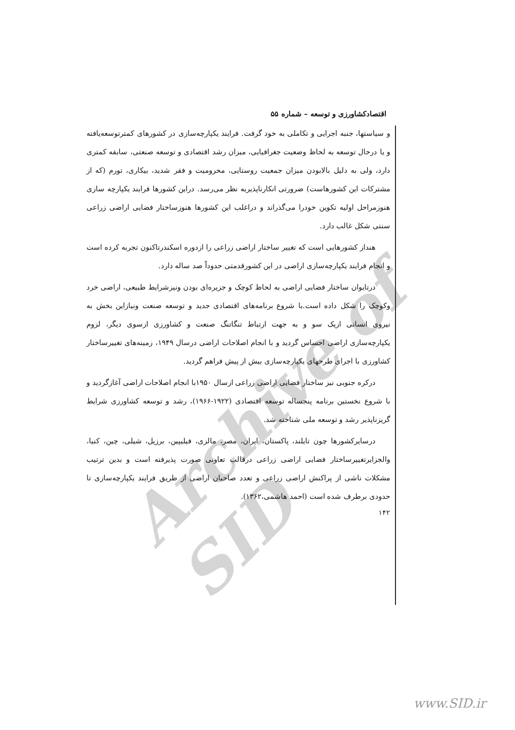Archive of SID
اقتصادکشاورزی و توسعه – شماره ۵۵
و سیاستها، جنبه اجرایی و تکاملی به خود گرفت. فرایند یکپارچه‌سازی در کشورهای کمترتوسعه‌یافته و یا درحال توسعه به لحاظ وضعیت جغرافیایی، میزان رشد اقتصادی و توسعه صنعتی، سابقه کمتری دارد، ولی به دلیل بالابودن میزان جمعیت روستایی، محرومیت و فقر شدید، بیکاری، تورم (که از مشترکات این کشورهاست) ضرورتی انکارناپذیربه نظر می‌رسد. دراین کشورها فرایند یکپارچه سازی هنوزمراحل اولیه تکوین خودرا می‌گذراند و دراغلب این کشورها هنوزساختار فضایی اراضی زراعی سنتی شکل غالب دارد.
هنداز کشورهایی است که تغییر ساختار اراضی زراعی را ازدوره اسکندرتاکنون تجربه کرده است و انجام فرایند یکپارچه‌سازی اراضی در این کشورقدمتی حدوداً صد ساله دارد.
درتایوان ساختار فضایی اراضی به لحاظ کوچک و جزیره‌ای بودن ونیزشرایط طبیعی، اراضی خرد وکوچک را شکل داده است.با شروع برنامه‌های اقتصادی جدید و توسعه صنعت ونیازاین بخش به نیروی انسانی ازیک سو و به جهت ارتباط تنگاتنگ صنعت و کشاورزی ازسوی دیگر، لزوم یکپارچه‌سازی اراضی احساس گردید و با انجام اصلاحات اراضی درسال ۱۹۴۹، زمینه‌های تغییرساختار کشاورزی با اجرای طرحهای یکپارچه‌سازی بیش از پیش فراهم گردید.
درکره جنوبی نیز ساختار فضایی اراضی زراعی ازسال ۱۹۵۰با انجام اصلاحات اراضی آغازگردید و با شروع نخستین برنامه پنجساله توسعه اقتصادی (۱۹۲۲-۱۹۶۶)، رشد و توسعه کشاورزی شرایط گریزناپذیر رشد و توسعه ملی شناخته شد.
درسایرکشورها چون تایلند، پاکستان، ایران، مصر، مالزی، فیلیپین، برزیل، شیلی، چین، کنیا، والجزایرتغییرساختار فضایی اراضی زراعی درقالب تعاونی صورت پذیرفته است و بدین ترتیب مشکلات ناشی از پراکنش اراضی زراعی و تعدد صاحبان اراضی از طریق فرایند یکپارچه‌سازی تا حدودی برطرف شده است (احمد هاشمی،۱۳۶۲).
۱۴۲
www.SID.ir